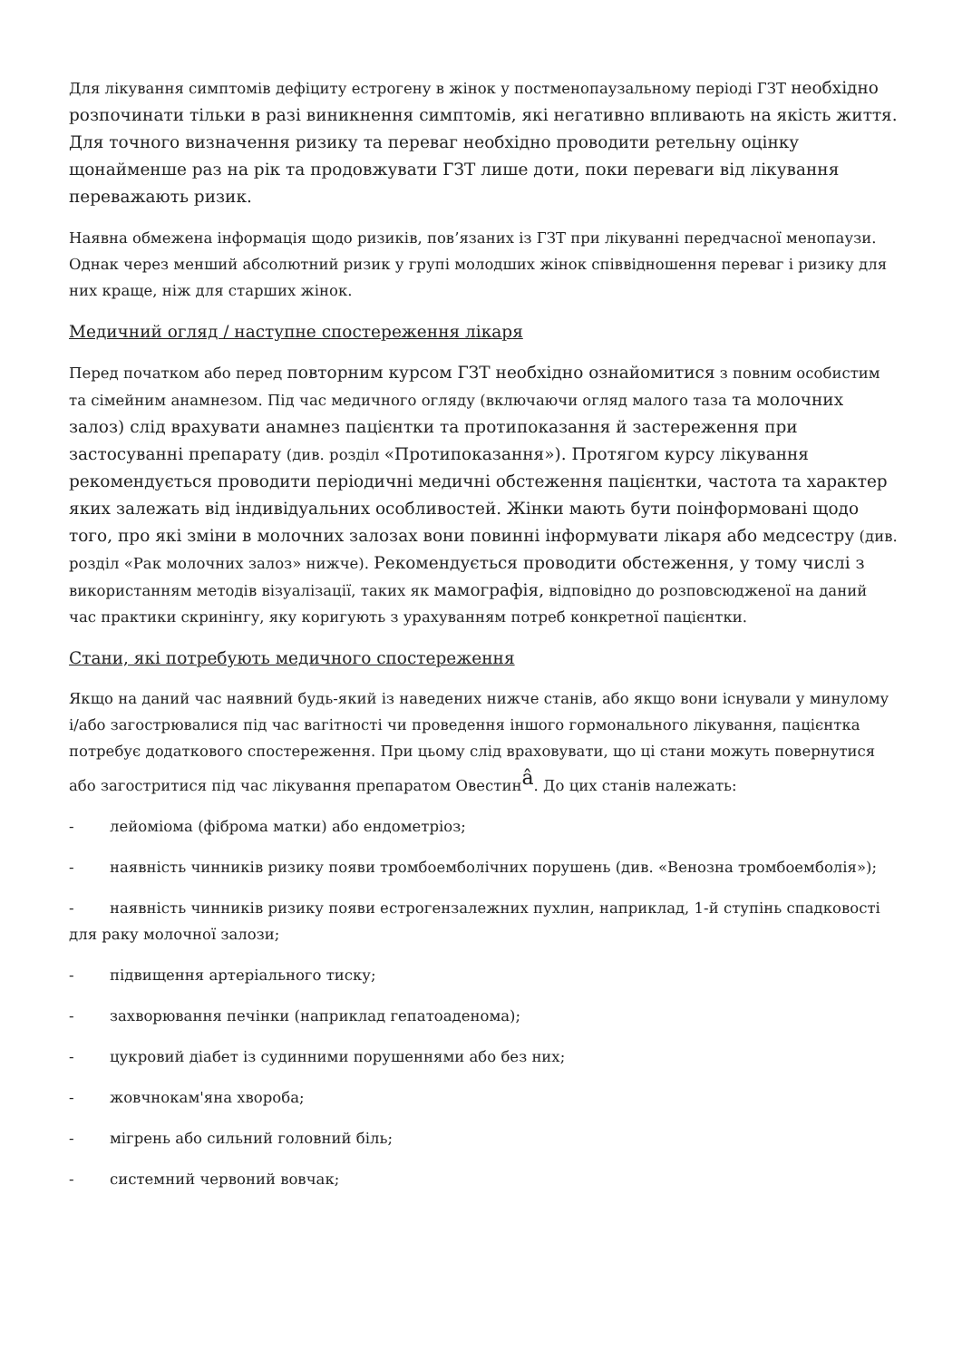Для лікування симптомів дефіциту естрогену в жінок у постменопаузальному періоді ГЗТ необхідно розпочинати тільки в разі виникнення симптомів, які негативно впливають на якість життя. Для точного визначення ризику та переваг необхідно проводити ретельну оцінку щонайменше раз на рік та продовжувати ГЗТ лише доти, поки переваги від лікування переважають ризик.
Наявна обмежена інформація щодо ризиків, пов’язаних із ГЗТ при лікуванні передчасної менопаузи. Однак через менший абсолютний ризик у групі молодших жінок співвідношення переваг і ризику для них краще, ніж для старших жінок.
Медичний огляд / наступне спостереження лікаря
Перед початком або перед повторним курсом ГЗТ необхідно ознайомитися з повним особистим та сімейним анамнезом. Під час медичного огляду (включаючи огляд малого таза та молочних залоз) слід врахувати анамнез пацієнтки та протипоказання й застереження при застосуванні препарату (див. розділ «Протипоказання»). Протягом курсу лікування рекомендується проводити періодичні медичні обстеження пацієнтки, частота та характер яких залежать від індивідуальних особливостей. Жінки мають бути поінформовані щодо того, про які зміни в молочних залозах вони повинні інформувати лікаря або медсестру (див. розділ «Рак молочних залоз» нижче). Рекомендується проводити обстеження, у тому числі з використанням методів візуалізації, таких як мамографія, відповідно до розповсюдженої на даний час практики скринінгу, яку коригують з урахуванням потреб конкретної пацієнтки.
Стани, які потребують медичного спостереження
Якщо на даний час наявний будь-який із наведених нижче станів, або якщо вони існували у минулому і/або загострювалися під час вагітності чи проведення іншого гормонального лікування, пацієнтка потребує додаткового спостереження. При цьому слід враховувати, що ці стани можуть повернутися або загостритися під час лікування препаратом Овестин<sup>â</sup>. До цих станів належать:
- лейоміома (фіброма матки) або ендометріоз;
- наявність чинників ризику появи тромбоемболічних порушень (див. «Венозна тромбоемболія»);
- наявність чинників ризику появи естрогензалежних пухлин, наприклад, 1-й ступінь спадковості для раку молочної залози;
- підвищення артеріального тиску;
- захворювання печінки (наприклад гепатоаденома);
- цукровий діабет із судинними порушеннями або без них;
- жовчнокам'яна хвороба;
- мігрень або сильний головний біль;
- системний червоний вовчак;